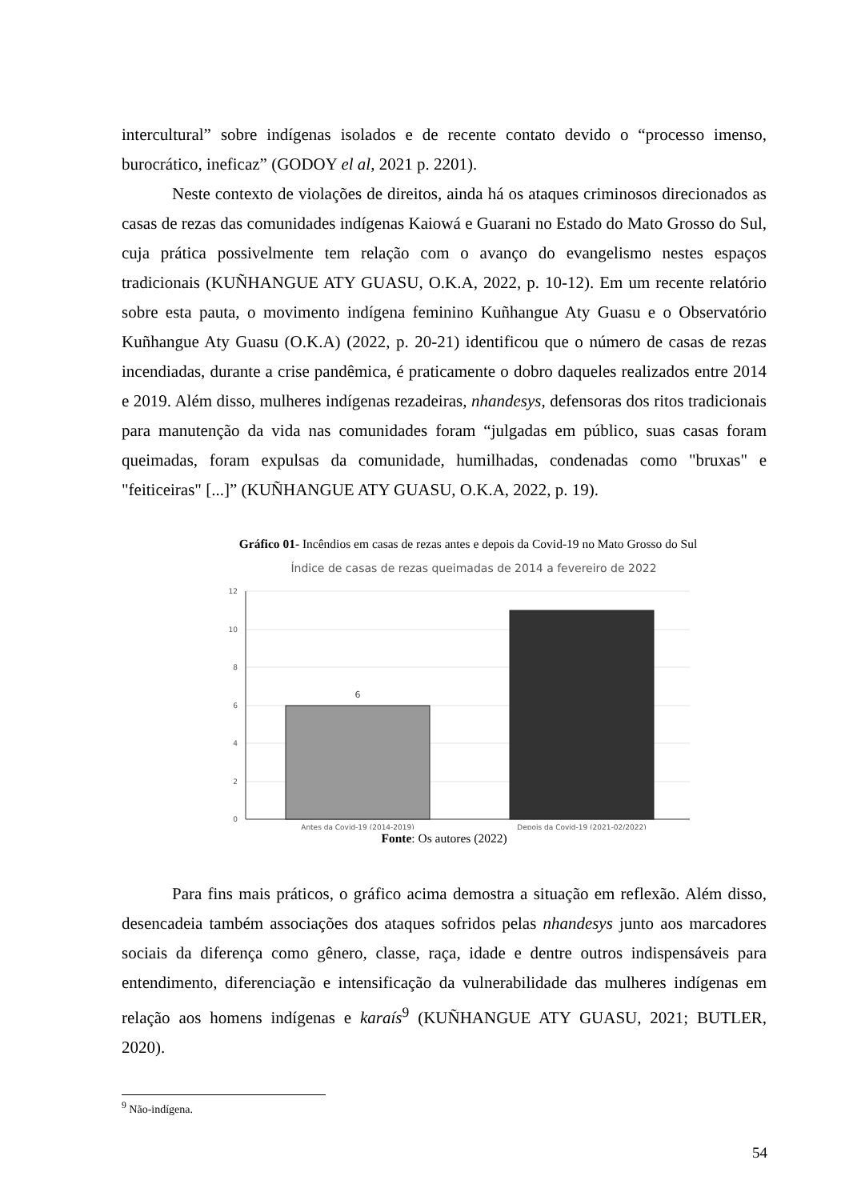intercultural” sobre indígenas isolados e de recente contato devido o “processo imenso, burocrático, ineficaz” (GODOY el al, 2021 p. 2201).
Neste contexto de violações de direitos, ainda há os ataques criminosos direcionados as casas de rezas das comunidades indígenas Kaiowá e Guarani no Estado do Mato Grosso do Sul, cuja prática possivelmente tem relação com o avanço do evangelismo nestes espaços tradicionais (KUÑHANGUE ATY GUASU, O.K.A, 2022, p. 10-12). Em um recente relatório sobre esta pauta, o movimento indígena feminino Kuñhangue Aty Guasu e o Observatório Kuñhangue Aty Guasu (O.K.A) (2022, p. 20-21) identificou que o número de casas de rezas incendiadas, durante a crise pandêmica, é praticamente o dobro daqueles realizados entre 2014 e 2019. Além disso, mulheres indígenas rezadeiras, nhandesys, defensoras dos ritos tradicionais para manutenção da vida nas comunidades foram “julgadas em público, suas casas foram queimadas, foram expulsas da comunidade, humilhadas, condenadas como "bruxas" e "feiticeiras" [...]” (KUÑHANGUE ATY GUASU, O.K.A, 2022, p. 19).
Gráfico 01- Incêndios em casas de rezas antes e depois da Covid-19 no Mato Grosso do Sul
Índice de casas de rezas queimadas de 2014 a fevereiro de 2022
12
10
8
6
4
2
0
6
Antes da Covid-19 (2014-2019)
Depois da Covid-19 (2021-02/2022)
Fonte: Os autores (2022)
Para fins mais práticos, o gráfico acima demostra a situação em reflexão. Além disso, desencadeia também associações dos ataques sofridos pelas nhandesys junto aos marcadores sociais da diferença como gênero, classe, raça, idade e dentre outros indispensáveis para entendimento, diferenciação e intensificação da vulnerabilidade das mulheres indígenas em relação aos homens indígenas e karaís<sup>9</sup> (KUÑHANGUE ATY GUASU, 2021; BUTLER, 2020).
<sup>9</sup> Não-indígena.
54